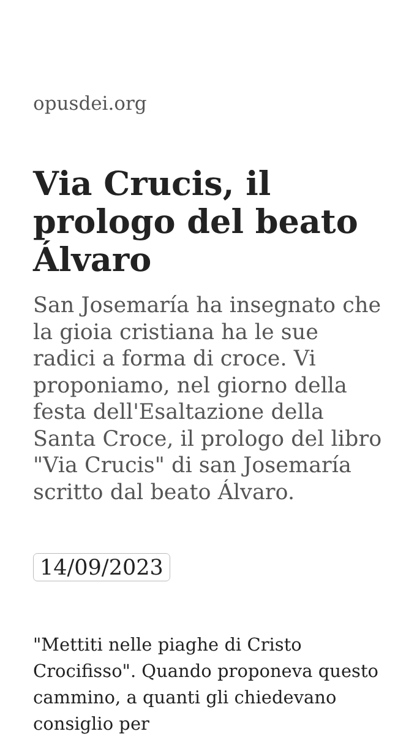opusdei.org
Via Crucis, il prologo del beato Álvaro
San Josemaría ha insegnato che la gioia cristiana ha le sue radici a forma di croce. Vi proponiamo, nel giorno della festa dell'Esaltazione della Santa Croce, il prologo del libro "Via Crucis" di san Josemaría scritto dal beato Álvaro.
14/09/2023
"Mettiti nelle piaghe di Cristo Crocifisso". Quando proponeva questo cammino, a quanti gli chiedevano consiglio per